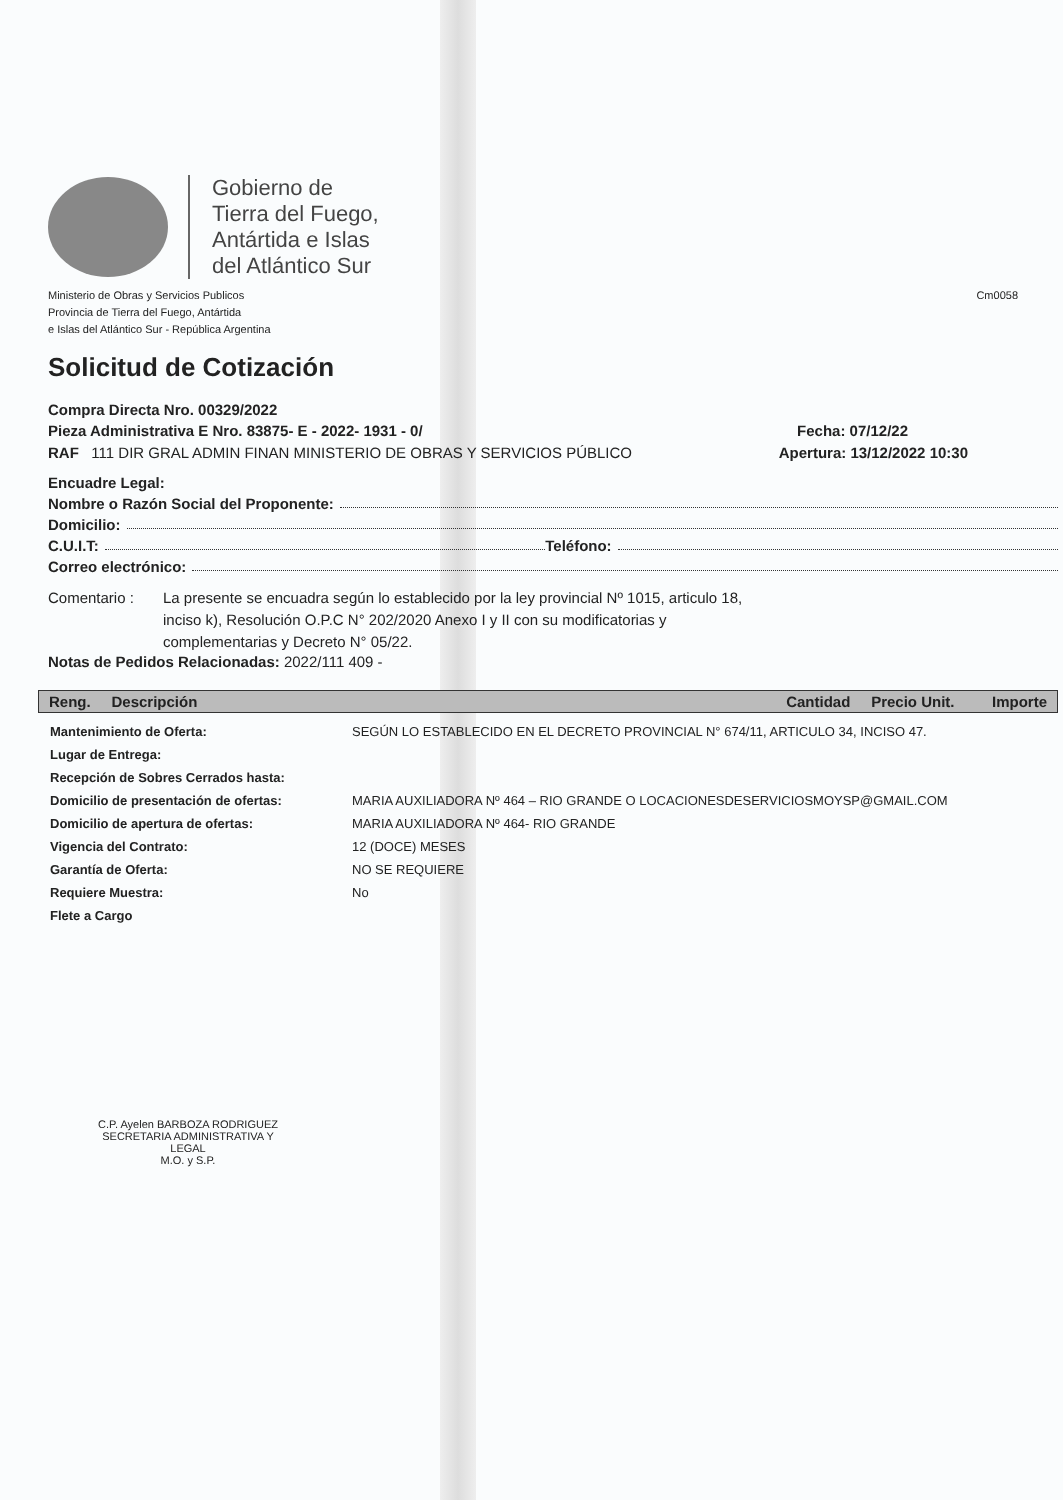Gobierno de
Tierra del Fuego,
Antártida e Islas
del Atlántico Sur
Ministerio de Obras y Servicios Publicos
Provincia de Tierra del Fuego, Antártida
e Islas del Atlántico Sur - República Argentina
Cm0058
Solicitud de Cotización
Compra Directa Nro. 00329/2022
Pieza Administrativa E Nro. 83875- E - 2022- 1931 - 0/ Fecha: 07/12/22
RAF 111 DIR GRAL ADMIN FINAN MINISTERIO DE OBRAS Y SERVICIOS PÚBLICO Apertura: 13/12/2022 10:30
Encuadre Legal:
Nombre o Razón Social del Proponente:
Domicilio:
C.U.I.T: Teléfono:
Correo electrónico:
Comentario : La presente se encuadra según lo establecido por la ley provincial Nº 1015, articulo 18, inciso k), Resolución O.P.C N° 202/2020 Anexo I y II con su modificatorias y complementarias y Decreto N° 05/22.
Notas de Pedidos Relacionadas: 2022/111 409 -
| Reng. Descripción | Cantidad Precio Unit. Importe |
| --- | --- |
| Mantenimiento de Oferta: | SEGÚN LO ESTABLECIDO EN EL DECRETO PROVINCIAL N° 674/11, ARTICULO 34, INCISO 47. |
| Lugar de Entrega: | |
| Recepción de Sobres Cerrados hasta: | |
| Domicilio de presentación de ofertas: | MARIA AUXILIADORA Nº 464 – RIO GRANDE O LOCACIONESDESERVICIOSMOYSP@GMAIL.COM |
| Domicilio de apertura de ofertas: | MARIA AUXILIADORA Nº 464- RIO GRANDE |
| Vigencia del Contrato: | 12 (DOCE) MESES |
| Garantía de Oferta: | NO SE REQUIERE |
| Requiere Muestra: | No |
| Flete a Cargo | |
C.P. Ayelen BARBOZA RODRIGUEZ
SECRETARIA ADMINISTRATIVA Y LEGAL
M.O. y S.P.